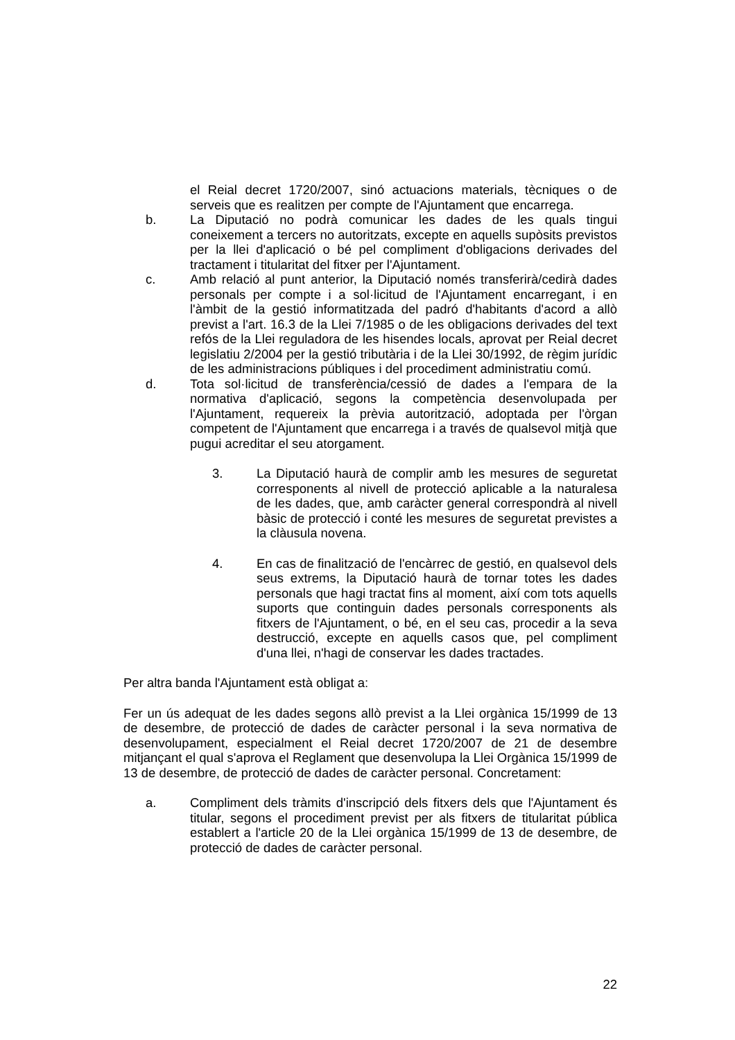el Reial decret 1720/2007, sinó actuacions materials, tècniques o de serveis que es realitzen per compte de l'Ajuntament que encarrega.
b. La Diputació no podrà comunicar les dades de les quals tingui coneixement a tercers no autoritzats, excepte en aquells supòsits previstos per la llei d'aplicació o bé pel compliment d'obligacions derivades del tractament i titularitat del fitxer per l'Ajuntament.
c. Amb relació al punt anterior, la Diputació només transferirà/cedirà dades personals per compte i a sol·licitud de l'Ajuntament encarregant, i en l'àmbit de la gestió informatitzada del padró d'habitants d'acord a allò previst a l'art. 16.3 de la Llei 7/1985 o de les obligacions derivades del text refós de la Llei reguladora de les hisendes locals, aprovat per Reial decret legislatiu 2/2004 per la gestió tributària i de la Llei 30/1992, de règim jurídic de les administracions públiques i del procediment administratiu comú.
d. Tota sol·licitud de transferència/cessió de dades a l'empara de la normativa d'aplicació, segons la competència desenvolupada per l'Ajuntament, requereix la prèvia autorització, adoptada per l'òrgan competent de l'Ajuntament que encarrega i a través de qualsevol mitjà que pugui acreditar el seu atorgament.
3. La Diputació haurà de complir amb les mesures de seguretat corresponents al nivell de protecció aplicable a la naturalesa de les dades, que, amb caràcter general correspondrà al nivell bàsic de protecció i conté les mesures de seguretat previstes a la clàusula novena.
4. En cas de finalització de l'encàrrec de gestió, en qualsevol dels seus extrems, la Diputació haurà de tornar totes les dades personals que hagi tractat fins al moment, així com tots aquells suports que continguin dades personals corresponents als fitxers de l'Ajuntament, o bé, en el seu cas, procedir a la seva destrucció, excepte en aquells casos que, pel compliment d'una llei, n'hagi de conservar les dades tractades.
Per altra banda l'Ajuntament està obligat a:
Fer un ús adequat de les dades segons allò previst a la Llei orgànica 15/1999 de 13 de desembre, de protecció de dades de caràcter personal i la seva normativa de desenvolupament, especialment el Reial decret 1720/2007 de 21 de desembre mitjançant el qual s'aprova el Reglament que desenvolupa la Llei Orgànica 15/1999 de 13 de desembre, de protecció de dades de caràcter personal. Concretament:
a. Compliment dels tràmits d'inscripció dels fitxers dels que l'Ajuntament és titular, segons el procediment previst per als fitxers de titularitat pública establert a l'article 20 de la Llei orgànica 15/1999 de 13 de desembre, de protecció de dades de caràcter personal.
22